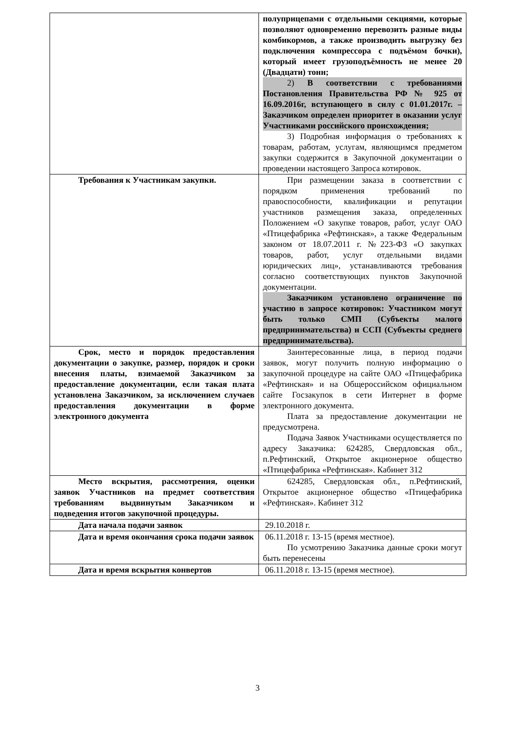| | полуприцепами с отдельными секциями, которые позволяют одновременно перевозить разные виды комбикормов, а также производить выгрузку без подключения компрессора с подъёмом бочки), который имеет грузоподъёмность не менее 20 (Двадцати) тонн; 2) В соответствии с требованиями Постановления Правительства РФ № 925 от 16.09.2016г, вступающего в силу с 01.01.2017г. – Заказчиком определен приоритет в оказании услуг Участниками российского происхождения; 3) Подробная информация о требованиях к товарам, работам, услугам, являющимся предметом закупки содержится в Закупочной документации о проведении настоящего Запроса котировок. |
| Требования к Участникам закупки. | При размещении заказа в соответствии с порядком применения требований по правоспособности, квалификации и репутации участников размещения заказа, определенных Положением «О закупке товаров, работ, услуг ОАО «Птицефабрика «Рефтинская», а также Федеральным законом от 18.07.2011 г. №223-ФЗ «О закупках товаров, работ, услуг отдельными видами юридических лиц», устанавливаются требования согласно соответствующих пунктов Закупочной документации. Заказчиком установлено ограничение по участию в запросе котировок: Участником могут быть только СМП (Субъекты малого предпринимательства) и ССП (Субъекты среднего предпринимательства). |
| Срок, место и порядок предоставления документации о закупке, размер, порядок и сроки внесения платы, взимаемой Заказчиком за предоставление документации, если такая плата установлена Заказчиком, за исключением случаев предоставления документации в форме электронного документа | Заинтересованные лица, в период подачи заявок, могут получить полную информацию о закупочной процедуре на сайте ОАО «Птицефабрика «Рефтинская» и на Общероссийском официальном сайте Госзакупок в сети Интернет в форме электронного документа. Плата за предоставление документации не предусмотрена. Подача Заявок Участниками осуществляется по адресу Заказчика: 624285, Свердловская обл., п.Рефтинский, Открытое акционерное общество «Птицефабрика «Рефтинская». Кабинет 312 |
| Место вскрытия, рассмотрения, оценки заявок Участников на предмет соответствия требованиям выдвинутым Заказчиком и подведения итогов закупочной процедуры. | 624285, Свердловская обл., п.Рефтинский, Открытое акционерное общество «Птицефабрика «Рефтинская». Кабинет 312 |
| Дата начала подачи заявок | 29.10.2018 г. |
| Дата и время окончания срока подачи заявок | 06.11.2018 г. 13-15 (время местное). По усмотрению Заказчика данные сроки могут быть перенесены |
| Дата и время вскрытия конвертов | 06.11.2018 г. 13-15 (время местное). |
3